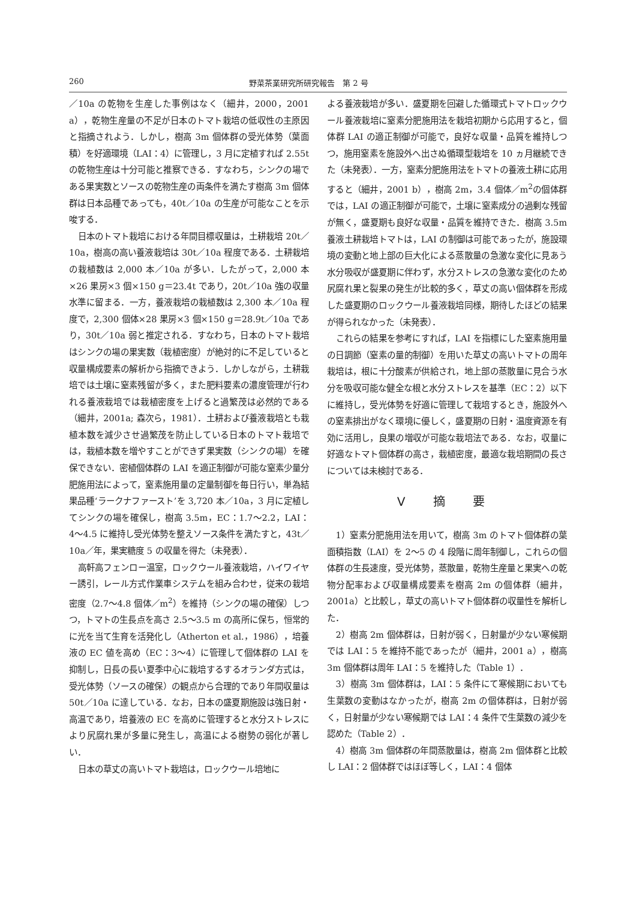260 野菜茶業研究所研究報告　第 2 号
／10a の乾物を生産した事例はなく（細井，2000，2001 a），乾物生産量の不足が日本のトマト栽培の低収性の主原因と指摘されよう．しかし，樹高 3m 個体群の受光体勢（葉面積）を好適環境（LAI：4）に管理し，3 月に定植すれば 2.55t の乾物生産は十分可能と推察できる．すなわち，シンクの場である果実数とソースの乾物生産の両条件を満たす樹高 3m 個体群は日本品種であっても，40t／10a の生産が可能なことを示唆する．
日本のトマト栽培における年間目標収量は，土耕栽培 20t／10a，樹高の高い養液栽培は 30t／10a 程度である．土耕栽培の栽植数は 2,000 本／10a が多い．したがって，2,000 本×26 果房×3 個×150 g＝23.4t であり，20t／10a 強の収量水準に留まる．一方，養液栽培の栽植数は 2,300 本／10a 程度で，2,300 個体×28 果房×3 個×150 g＝28.9t／10a であり，30t／10a 弱と推定される．すなわち，日本のトマト栽培はシンクの場の果実数（栽植密度）が絶対的に不足していると収量構成要素の解析から指摘できよう．しかしながら，土耕栽培では土壌に窒素残留が多く，また肥料要素の濃度管理が行われる養液栽培では栽植密度を上げると過繁茂は必然的である（細井，2001a; 森次ら，1981）．土耕および養液栽培とも栽植本数を減少させ過繁茂を防止している日本のトマト栽培では，栽植本数を増やすことができず果実数（シンクの場）を確保できない．密植個体群の LAI を適正制御が可能な窒素少量分肥施用法によって，窒素施用量の定量制御を毎日行い，単為結果品種‘ラークナファースト’を 3,720 本／10a，3 月に定植してシンクの場を確保し，樹高 3.5m，EC：1.7〜2.2，LAI：4〜4.5 に維持し受光体勢を整えソース条件を満たすと，43t／10a／年，果実糖度 5 の収量を得た（未発表）．
高軒高フェンロー温室，ロックウール養液栽培，ハイワイヤー誘引，レール方式作業車システムを組み合わせ，従来の栽培密度（2.7〜4.8 個体／m<sup>2</sup>）を維持（シンクの場の確保）しつつ，トマトの生長点を高さ 2.5〜3.5 m の高所に保ち，恒常的に光を当て生育を活発化し（Atherton et al.，1986），培養液の EC 値を高め（EC：3〜4）に管理して個体群の LAI を抑制し，日長の長い夏季中心に栽培するするオランダ方式は，受光体勢（ソースの確保）の観点から合理的であり年間収量は 50t／10a に達している．なお，日本の盛夏期施設は強日射・高温であり，培養液の EC を高めに管理すると水分ストレスにより尻腐れ果が多量に発生し，高温による樹勢の弱化が著しい．
日本の草丈の高いトマト栽培は，ロックウール培地に
よる養液栽培が多い．盛夏期を回避した循環式トマトロックウール養液栽培に窒素分肥施用法を栽培初期から応用すると，個体群 LAI の適正制御が可能で，良好な収量・品質を維持しつつ，施用窒素を施設外へ出さぬ循環型栽培を 10 ヵ月継続できた（未発表）．一方，窒素分肥施用法をトマトの養液土耕に応用すると（細井，2001 b），樹高 2m，3.4 個体／m<sup>2</sup>の個体群では，LAI の適正制御が可能で，土壌に窒素成分の過剰な残留が無く，盛夏期も良好な収量・品質を維持できた．樹高 3.5m 養液土耕栽培トマトは，LAI の制御は可能であったが，施設環境の変動と地上部の巨大化による蒸散量の急激な変化に見あう水分吸収が盛夏期に伴わず，水分ストレスの急激な変化のため尻腐れ果と裂果の発生が比較的多く，草丈の高い個体群を形成した盛夏期のロックウール養液栽培同様，期待したほどの結果が得られなかった（未発表）．
これらの結果を参考にすれば，LAI を指標にした窒素施用量の日調節（窒素の量的制御）を用いた草丈の高いトマトの周年栽培は，根に十分酸素が供給され，地上部の蒸散量に見合う水分を吸収可能な健全な根と水分ストレスを基準（EC：2）以下に維持し，受光体勢を好適に管理して栽培するとき，施設外への窒素排出がなく環境に優しく，盛夏期の日射・温度資源を有効に活用し，良果の増収が可能な栽培法である．なお，収量に好適なトマト個体群の高さ，栽植密度，最適な栽培期間の長さについては未検討である．
Ⅴ 摘 要
1）窒素分肥施用法を用いて，樹高 3m のトマト個体群の葉面積指数（LAI）を 2〜5 の 4 段階に周年制御し，これらの個体群の生長速度，受光体勢，蒸散量，乾物生産量と果実への乾物分配率および収量構成要素を樹高 2m の個体群（細井，2001a）と比較し，草丈の高いトマト個体群の収量性を解析した．
2）樹高 2m 個体群は，日射が弱く，日射量が少ない寒候期では LAI：5 を維持不能であったが（細井，2001 a），樹高 3m 個体群は周年 LAI：5 を維持した（Table 1）．
3）樹高 3m 個体群は，LAI：5 条件にて寒候期においても生葉数の変動はなかったが，樹高 2m の個体群は，日射が弱く，日射量が少ない寒候期では LAI：4 条件で生葉数の減少を認めた（Table 2）．
4）樹高 3m 個体群の年間蒸散量は，樹高 2m 個体群と比較し LAI：2 個体群ではほぼ等しく，LAI：4 個体